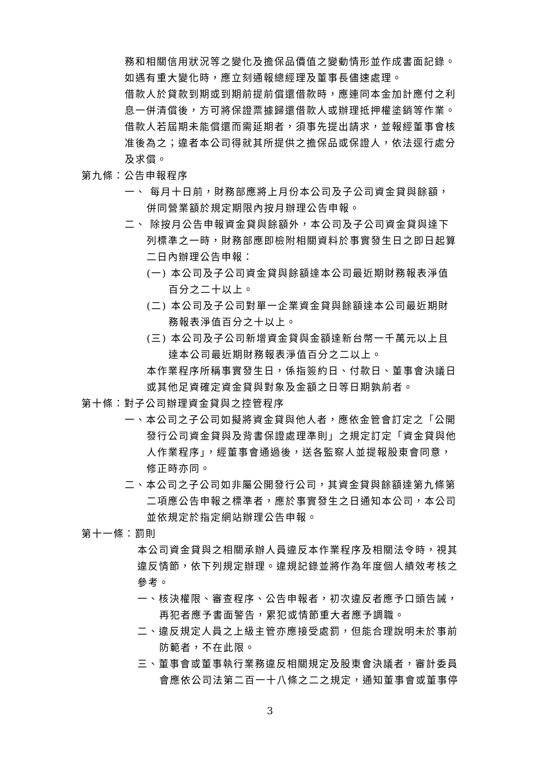務和相關信用狀況等之變化及擔保品價值之變動情形並作成書面記錄。如遇有重大變化時，應立刻通報總經理及董事長儘速處理。
借款人於貸款到期或到期前提前償還借款時，應連同本金加計應付之利息一併清償後，方可將保證票據歸還借款人或辦理抵押權塗銷等作業。
借款人若屆期未能償還而需延期者，須事先提出請求，並報經董事會核准後為之；違者本公司得就其所提供之擔保品或保證人，依法逕行處分及求償。
第九條：公告申報程序
一、 每月十日前，財務部應將上月份本公司及子公司資金貸與餘額，併同營業額於規定期限內按月辦理公告申報。
二、 除按月公告申報資金貸與餘額外，本公司及子公司資金貸與達下列標準之一時，財務部應即檢附相關資料於事實發生日之即日起算二日內辦理公告申報：
(一) 本公司及子公司資金貸與餘額達本公司最近期財務報表淨值百分之二十以上。
(二) 本公司及子公司對單一企業資金貸與餘額達本公司最近期財務報表淨值百分之十以上。
(三) 本公司及子公司新增資金貸與金額達新台幣一千萬元以上且達本公司最近期財務報表淨值百分之二以上。
本作業程序所稱事實發生日，係指簽約日、付款日、董事會決議日或其他足資確定資金貸與對象及金額之日等日期孰前者。
第十條：對子公司辦理資金貸與之控管程序
一、本公司之子公司如擬將資金貸與他人者，應依金管會訂定之「公開發行公司資金貸與及背書保證處理準則」之規定訂定「資金貸與他人作業程序」，經董事會通過後，送各監察人並提報股東會同意，修正時亦同。
二、本公司之子公司如非屬公開發行公司，其資金貸與餘額達第九條第二項應公告申報之標準者，應於事實發生之日通知本公司，本公司並依規定於指定網站辦理公告申報。
第十一條：罰則
本公司資金貸與之相關承辦人員違反本作業程序及相關法令時，視其違反情節，依下列規定辦理。違規記錄並將作為年度個人績效考核之參考。
一、核決權限、審查程序、公告申報者，初次違反者應予口頭告誡，再犯者應予書面警告，累犯或情節重大者應予調職。
二、違反規定人員之上級主管亦應接受處罰，但能合理說明未於事前防範者，不在此限。
三、董事會或董事執行業務違反相關規定及股東會決議者，審計委員會應依公司法第二百一十八條之二之規定，通知董事會或董事停
3